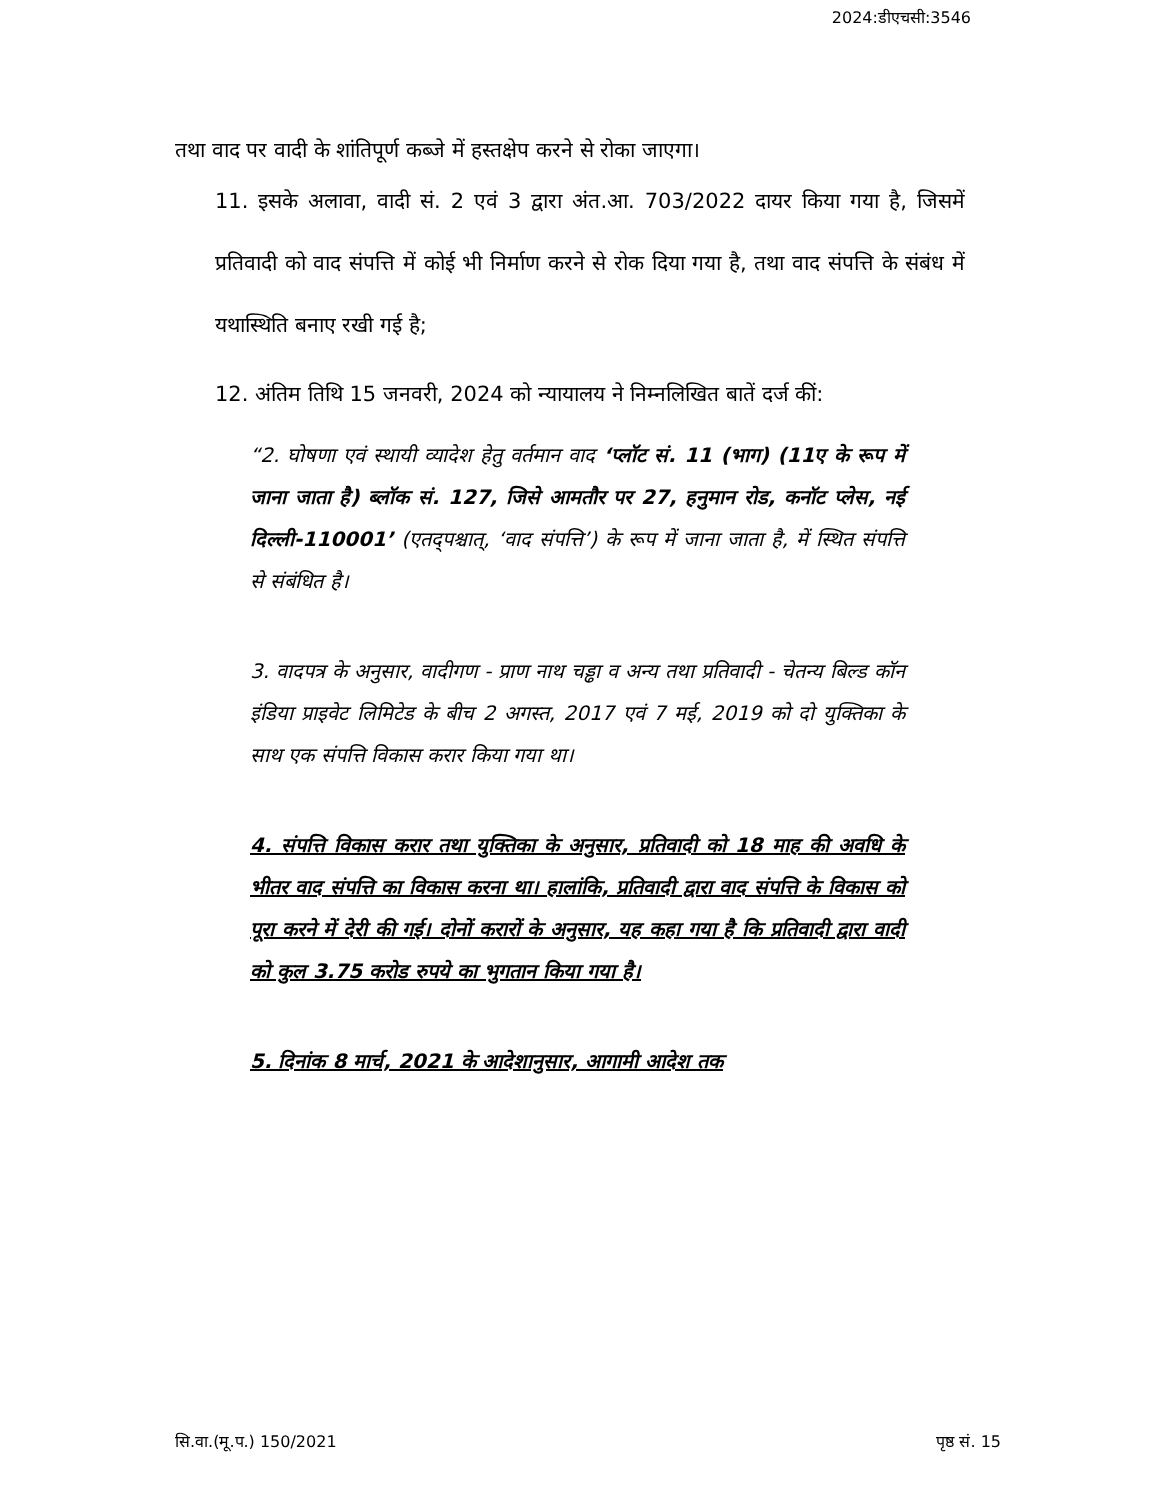2024:डीएचसी:3546
तथा वाद पर वादी के शांतिपूर्ण कब्जे में हस्तक्षेप करने से रोका जाएगा।
11. इसके अलावा, वादी सं. 2 एवं 3 द्वारा अंत.आ. 703/2022 दायर किया गया है, जिसमें प्रतिवादी को वाद संपत्ति में कोई भी निर्माण करने से रोक दिया गया है, तथा वाद संपत्ति के संबंध में यथास्थिति बनाए रखी गई है;
12. अंतिम तिथि 15 जनवरी, 2024 को न्यायालय ने निम्नलिखित बातें दर्ज कीं:
“2. घोषणा एवं स्थायी व्यादेश हेतु वर्तमान वाद ‘प्लॉट सं. 11 (भाग) (11ए के रूप में जाना जाता है) ब्लॉक सं. 127, जिसे आमतौर पर 27, हनुमान रोड, कनॉट प्लेस, नई दिल्ली-110001’ (एतद्पश्चात्, ‘वाद संपत्ति’) के रूप में जाना जाता है, में स्थित संपत्ति से संबंधित है।
3. वादपत्र के अनुसार, वादीगण - प्राण नाथ चड्ढा व अन्य तथा प्रतिवादी - चेतन्य बिल्ड कॉन इंडिया प्राइवेट लिमिटेड के बीच 2 अगस्त, 2017 एवं 7 मई, 2019 को दो युक्तिका के साथ एक संपत्ति विकास करार किया गया था।
4. संपत्ति विकास करार तथा युक्तिका के अनुसार, प्रतिवादी को 18 माह की अवधि के भीतर वाद संपत्ति का विकास करना था। हालांकि, प्रतिवादी द्वारा वाद संपत्ति के विकास को पूरा करने में देरी की गई। दोनों करारों के अनुसार, यह कहा गया है कि प्रतिवादी द्वारा वादी को कुल 3.75 करोड रुपये का भुगतान किया गया है।
5. दिनांक 8 मार्च, 2021 के आदेशानुसार, आगामी आदेश तक
सि.वा.(मू.प.) 150/2021 पृष्ठ सं. 15